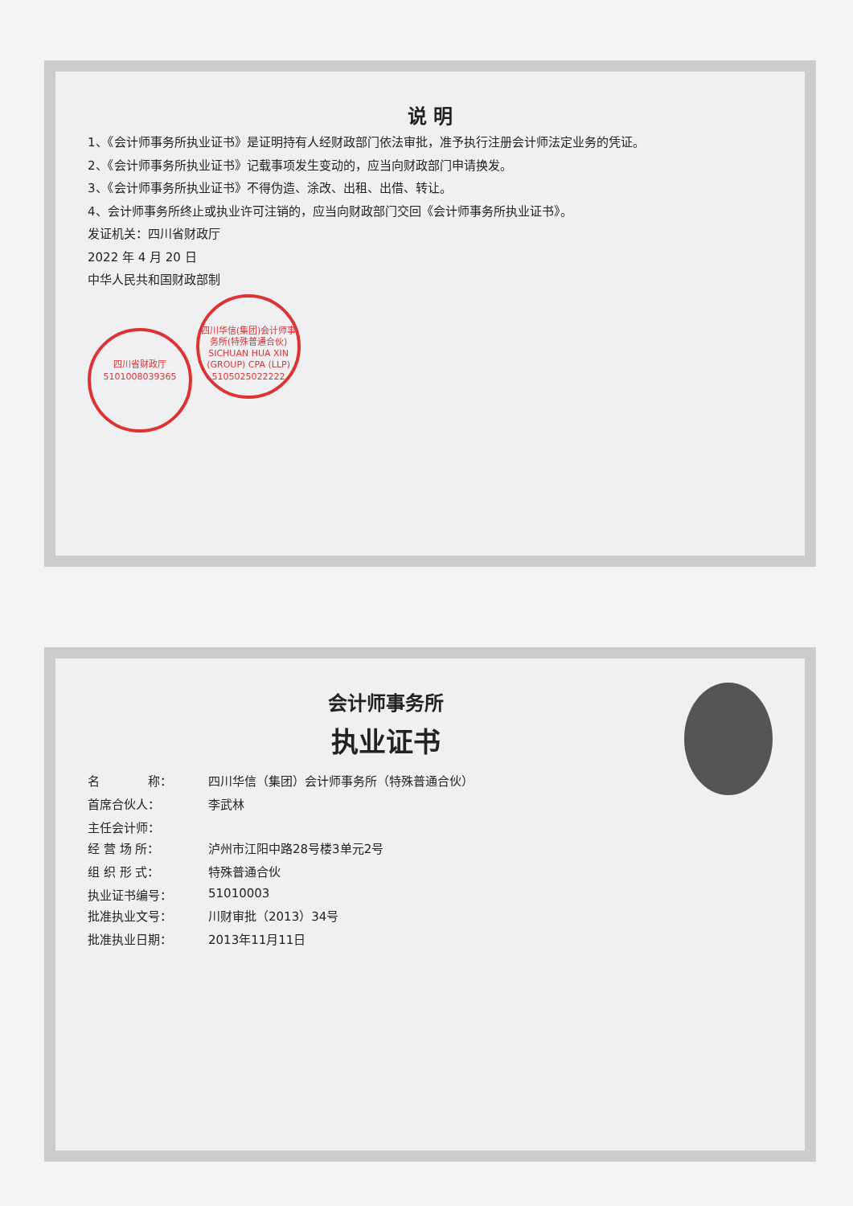说 明
1、《会计师事务所执业证书》是证明持有人经财政部门依法审批，准予执行注册会计师法定业务的凭证。
2、《会计师事务所执业证书》记载事项发生变动的，应当向财政部门申请换发。
3、《会计师事务所执业证书》不得伪造、涂改、出租、出借、转让。
4、会计师事务所终止或执业许可注销的，应当向财政部门交回《会计师事务所执业证书》。
发证机关：四川省财政厅
2022 年 4 月 20 日
中华人民共和国财政部制
四川省财政厅
5101008039365
四川华信(集团)会计师事务所(特殊普通合伙)
SICHUAN HUA XIN (GROUP) CPA (LLP)
5105025022222
会计师事务所
执业证书
名　　　　称：
四川华信（集团）会计师事务所（特殊普通合伙）
首席合伙人：
李武林
主任会计师：
经 营 场 所：
泸州市江阳中路28号楼3单元2号
组 织 形 式：
特殊普通合伙
执业证书编号：
51010003
批准执业文号：
川财审批（2013）34号
批准执业日期：
2013年11月11日